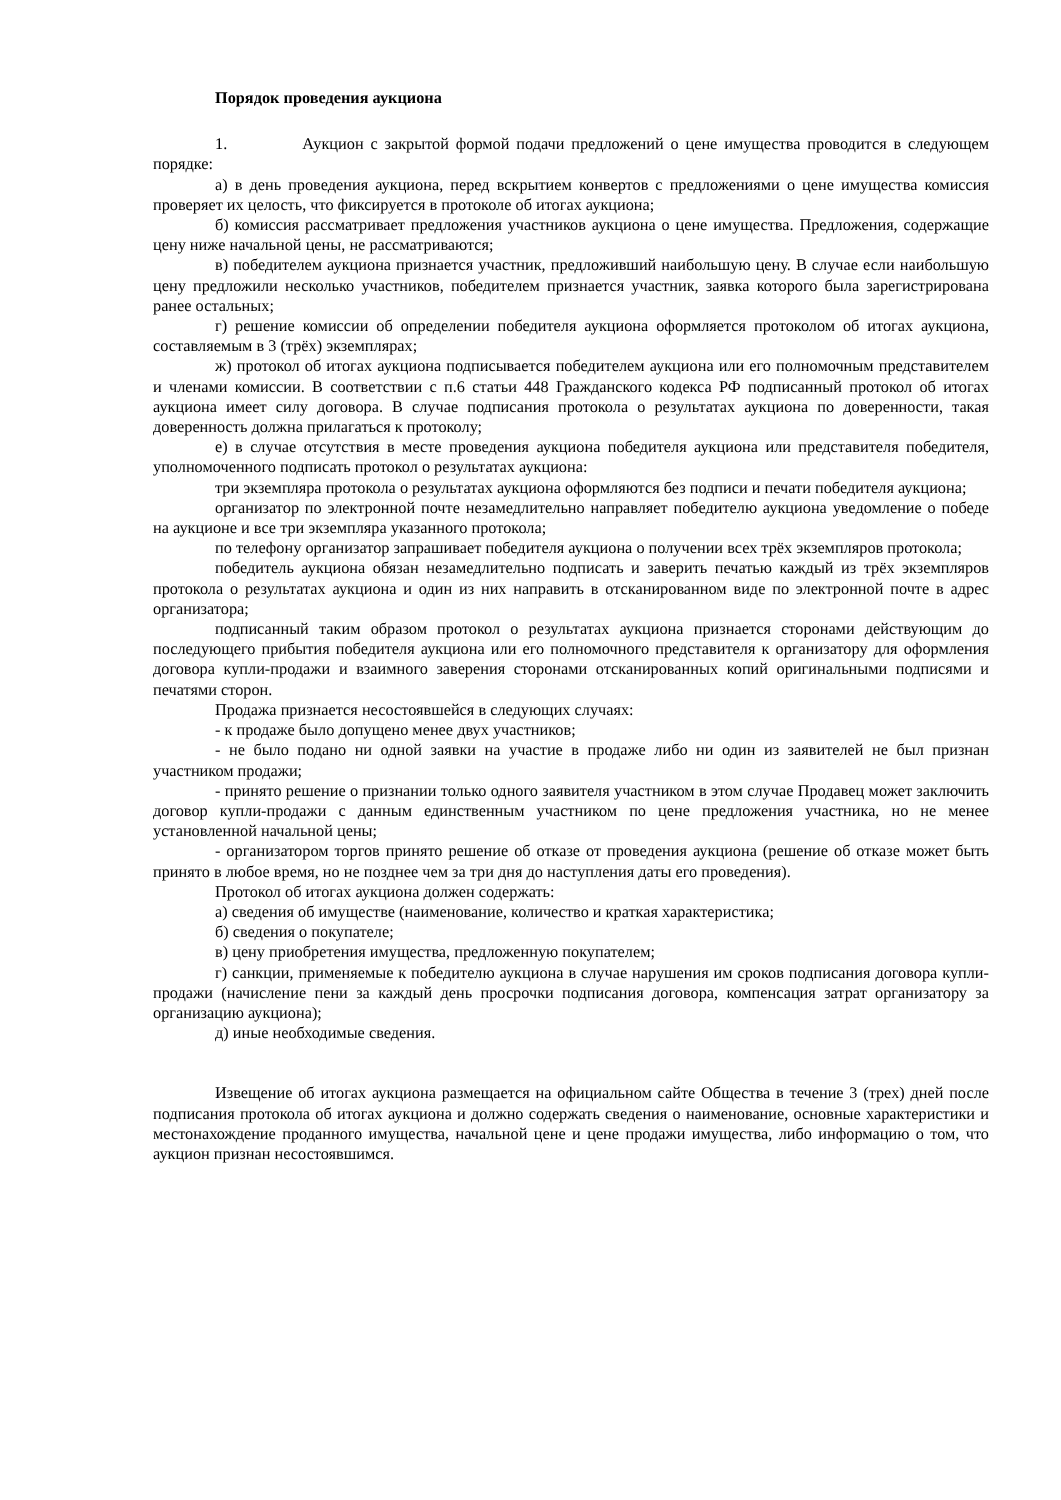Порядок проведения аукциона
1. Аукцион с закрытой формой подачи предложений о цене имущества проводится в следующем порядке:
а) в день проведения аукциона, перед вскрытием конвертов с предложениями о цене имущества комиссия проверяет их целость, что фиксируется в протоколе об итогах аукциона;
б) комиссия рассматривает предложения участников аукциона о цене имущества. Предложения, содержащие цену ниже начальной цены, не рассматриваются;
в) победителем аукциона признается участник, предложивший наибольшую цену. В случае если наибольшую цену предложили несколько участников, победителем признается участник, заявка которого была зарегистрирована ранее остальных;
г) решение комиссии об определении победителя аукциона оформляется протоколом об итогах аукциона, составляемым в 3 (трёх) экземплярах;
ж) протокол об итогах аукциона подписывается победителем аукциона или его полномочным представителем и членами комиссии. В соответствии с п.6 статьи 448 Гражданского кодекса РФ подписанный протокол об итогах аукциона имеет силу договора. В случае подписания протокола о результатах аукциона по доверенности, такая доверенность должна прилагаться к протоколу;
е) в случае отсутствия в месте проведения аукциона победителя аукциона или представителя победителя, уполномоченного подписать протокол о результатах аукциона:
три экземпляра протокола о результатах аукциона оформляются без подписи и печати победителя аукциона;
организатор по электронной почте незамедлительно направляет победителю аукциона уведомление о победе на аукционе и все три экземпляра указанного протокола;
по телефону организатор запрашивает победителя аукциона о получении всех трёх экземпляров протокола;
победитель аукциона обязан незамедлительно подписать и заверить печатью каждый из трёх экземпляров протокола о результатах аукциона и один из них направить в отсканированном виде по электронной почте в адрес организатора;
подписанный таким образом протокол о результатах аукциона признается сторонами действующим до последующего прибытия победителя аукциона или его полномочного представителя к организатору для оформления договора купли-продажи и взаимного заверения сторонами отсканированных копий оригинальными подписями и печатями сторон.
Продажа признается несостоявшейся в следующих случаях:
- к продаже было допущено менее двух участников;
- не было подано ни одной заявки на участие в продаже либо ни один из заявителей не был признан участником продажи;
- принято решение о признании только одного заявителя участником в этом случае Продавец может заключить договор купли-продажи с данным единственным участником по цене предложения участника, но не менее установленной начальной цены;
- организатором торгов принято решение об отказе от проведения аукциона (решение об отказе может быть принято в любое время, но не позднее чем за три дня до наступления даты его проведения).
Протокол об итогах аукциона должен содержать:
а) сведения об имуществе (наименование, количество и краткая характеристика;
б) сведения о покупателе;
в) цену приобретения имущества, предложенную покупателем;
г) санкции, применяемые к победителю аукциона в случае нарушения им сроков подписания договора купли-продажи (начисление пени за каждый день просрочки подписания договора, компенсация затрат организатору за организацию аукциона);
д) иные необходимые сведения.
Извещение об итогах аукциона размещается на официальном сайте Общества в течение 3 (трех) дней после подписания протокола об итогах аукциона и должно содержать сведения о наименование, основные характеристики и местонахождение проданного имущества, начальной цене и цене продажи имущества, либо информацию о том, что аукцион признан несостоявшимся.